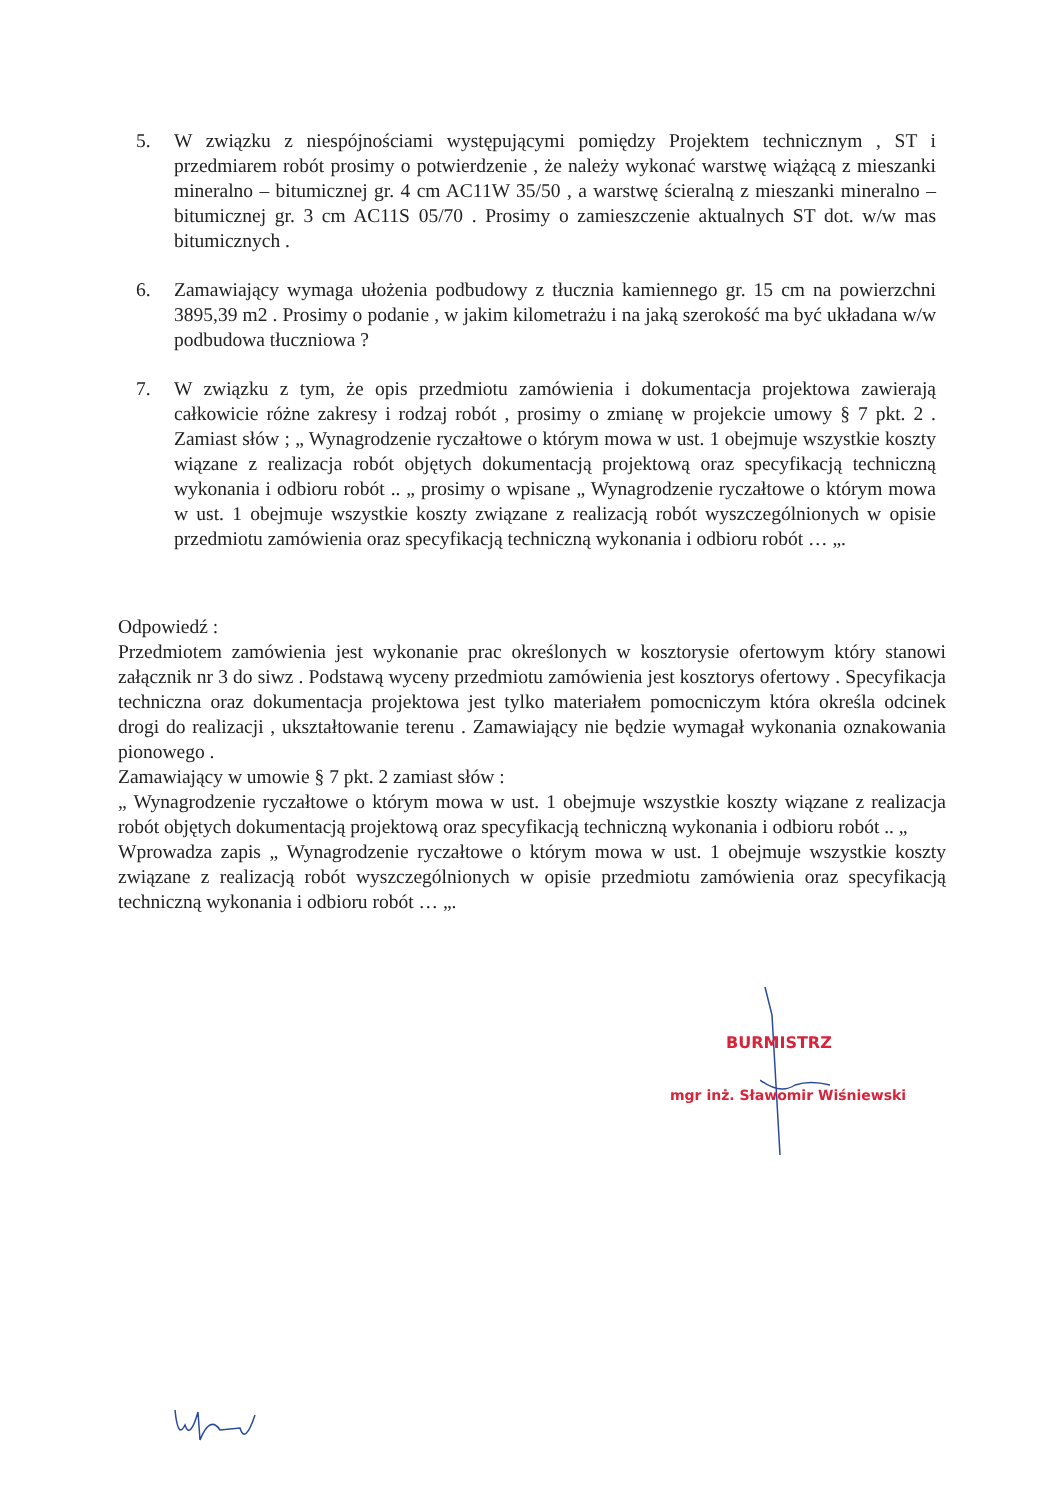5. W związku z niespójnościami występującymi pomiędzy Projektem technicznym , ST i przedmiarem robót prosimy o potwierdzenie , że należy wykonać warstwę wiążącą z mieszanki mineralno – bitumicznej gr. 4 cm AC11W 35/50 , a warstwę ścieralną z mieszanki mineralno – bitumicznej gr. 3 cm AC11S 05/70 . Prosimy o zamieszczenie aktualnych ST dot. w/w mas bitumicznych .
6. Zamawiający wymaga ułożenia podbudowy z tłucznia kamiennego gr. 15 cm na powierzchni 3895,39 m2 . Prosimy o podanie , w jakim kilometrażu i na jaką szerokość ma być układana w/w podbudowa tłuczniowa ?
7. W związku z tym, że opis przedmiotu zamówienia i dokumentacja projektowa zawierają całkowicie różne zakresy i rodzaj robót , prosimy o zmianę w projekcie umowy § 7 pkt. 2 . Zamiast słów ; „ Wynagrodzenie ryczałtowe o którym mowa w ust. 1 obejmuje wszystkie koszty wiązane z realizacja robót objętych dokumentacją projektową oraz specyfikacją techniczną wykonania i odbioru robót .. „ prosimy o wpisane „ Wynagrodzenie ryczałtowe o którym mowa w ust. 1 obejmuje wszystkie koszty związane z realizacją robót wyszczególnionych w opisie przedmiotu zamówienia oraz specyfikacją techniczną wykonania i odbioru robót … „.
Odpowiedź :
Przedmiotem zamówienia jest wykonanie prac określonych w kosztorysie ofertowym który stanowi załącznik nr 3 do siwz . Podstawą wyceny przedmiotu zamówienia jest kosztorys ofertowy . Specyfikacja techniczna oraz dokumentacja projektowa jest tylko materiałem pomocniczym która określa odcinek drogi do realizacji , ukształtowanie terenu . Zamawiający nie będzie wymagał wykonania oznakowania pionowego .
Zamawiający w umowie § 7 pkt. 2 zamiast słów :
„ Wynagrodzenie ryczałtowe o którym mowa w ust. 1 obejmuje wszystkie koszty wiązane z realizacja robót objętych dokumentacją projektową oraz specyfikacją techniczną wykonania i odbioru robót .. „
Wprowadza zapis „ Wynagrodzenie ryczałtowe o którym mowa w ust. 1 obejmuje wszystkie koszty związane z realizacją robót wyszczególnionych w opisie przedmiotu zamówienia oraz specyfikacją techniczną wykonania i odbioru robót … „.
BURMISTRZ
mgr inż. Sławomir Wiśniewski